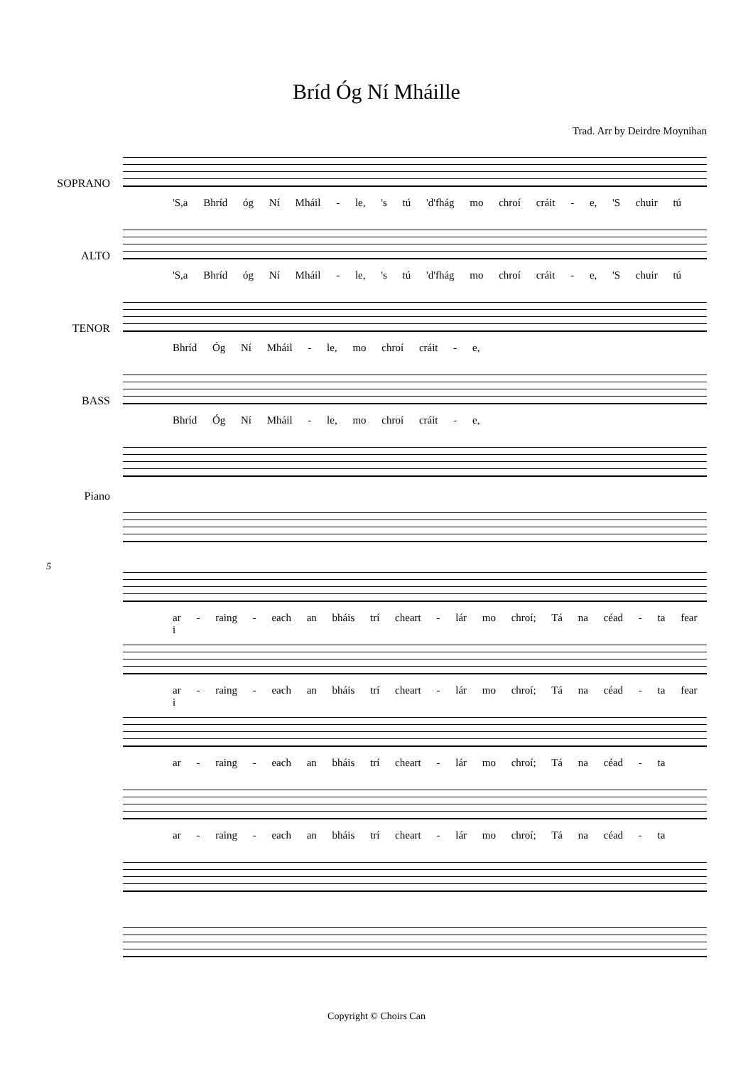Bríd Óg Ní Mháille
Trad. Arr by Deirdre Moynihan
SOPRANO
'S,a Bhríd óg Ní Mháil - le, 's tú 'd'fhág mo chroí cráit - e, 'S chuir tú
ALTO
'S,a Bhríd óg Ní Mháil - le, 's tú 'd'fhág mo chroí cráit - e, 'S chuir tú
TENOR
Bhríd Óg Ní Mháil - le, mo chroí cráit - e,
BASS
Bhríd Óg Ní Mháil - le, mo chroí cráit - e,
Piano
5
ar - raing - each an bháis trí cheart - lár mo chroí; Tá na céad - ta fear i
ar - raing - each an bháis trí cheart - lár mo chroí; Tá na céad - ta fear i
ar - raing - each an bháis trí cheart - lár mo chroí; Tá na céad - ta
ar - raing - each an bháis trí cheart - lár mo chroí; Tá na céad - ta
Copyright © Choirs Can